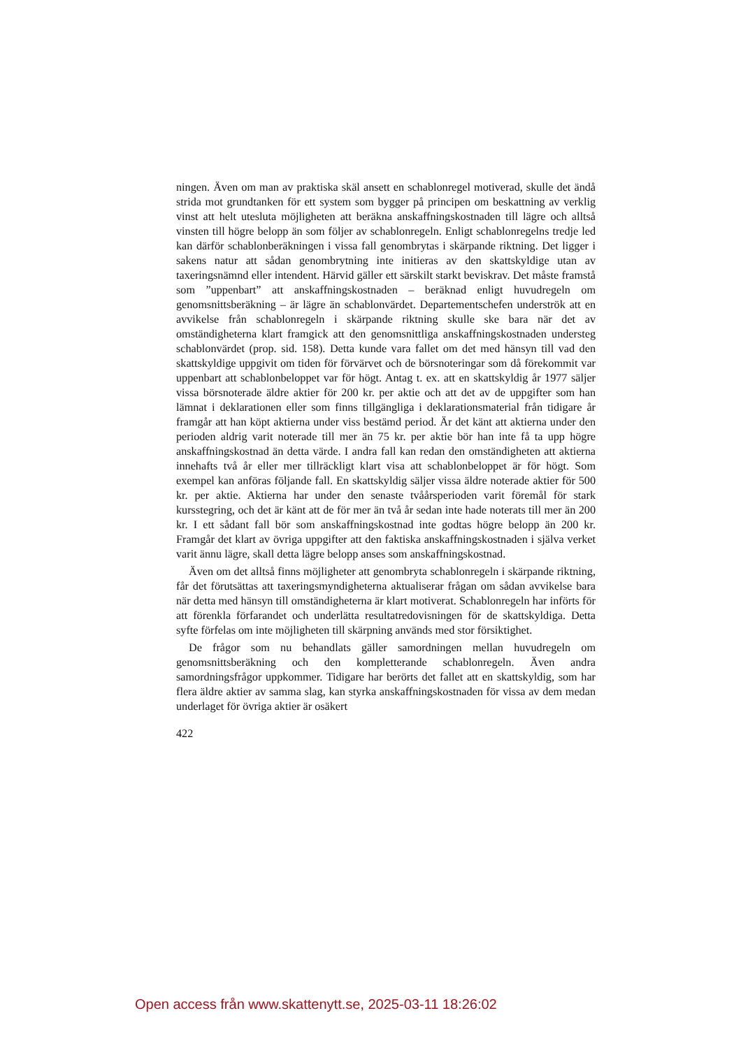ningen. Även om man av praktiska skäl ansett en schablonregel motiverad, skulle det ändå strida mot grundtanken för ett system som bygger på principen om beskattning av verklig vinst att helt utesluta möjligheten att beräkna anskaffningskostnaden till lägre och alltså vinsten till högre belopp än som följer av schablonregeln. Enligt schablonregelns tredje led kan därför schablonberäkningen i vissa fall genombrytas i skärpande riktning. Det ligger i sakens natur att sådan genombrytning inte initieras av den skattskyldige utan av taxeringsnämnd eller intendent. Härvid gäller ett särskilt starkt beviskrav. Det måste framstå som ”uppenbart” att anskaffningskostnaden – beräknad enligt huvudregeln om genomsnittsberäkning – är lägre än schablonvärdet. Departementschefen underströk att en avvikelse från schablonregeln i skärpande riktning skulle ske bara när det av omständigheterna klart framgick att den genomsnittliga anskaffningskostnaden understeg schablonvärdet (prop. sid. 158). Detta kunde vara fallet om det med hänsyn till vad den skattskyldige uppgivit om tiden för förvärvet och de börsnoteringar som då förekommit var uppenbart att schablonbeloppet var för högt. Antag t. ex. att en skattskyldig år 1977 säljer vissa börsnoterade äldre aktier för 200 kr. per aktie och att det av de uppgifter som han lämnat i deklarationen eller som finns tillgängliga i deklarationsmaterial från tidigare år framgår att han köpt aktierna under viss bestämd period. Är det känt att aktierna under den perioden aldrig varit noterade till mer än 75 kr. per aktie bör han inte få ta upp högre anskaffningskostnad än detta värde. I andra fall kan redan den omständigheten att aktierna innehafts två år eller mer tillräckligt klart visa att schablonbeloppet är för högt. Som exempel kan anföras följande fall. En skattskyldig säljer vissa äldre noterade aktier för 500 kr. per aktie. Aktierna har under den senaste tvåårsperioden varit föremål för stark kursstegring, och det är känt att de för mer än två år sedan inte hade noterats till mer än 200 kr. I ett sådant fall bör som anskaffningskostnad inte godtas högre belopp än 200 kr. Framgår det klart av övriga uppgifter att den faktiska anskaffningskostnaden i själva verket varit ännu lägre, skall detta lägre belopp anses som anskaffningskostnad.
Även om det alltså finns möjligheter att genombryta schablonregeln i skärpande riktning, får det förutsättas att taxeringsmyndigheterna aktualiserar frågan om sådan avvikelse bara när detta med hänsyn till omständigheterna är klart motiverat. Schablonregeln har införts för att förenkla förfarandet och underlätta resultatredovisningen för de skattskyldiga. Detta syfte förfelas om inte möjligheten till skärpning används med stor försiktighet.
De frågor som nu behandlats gäller samordningen mellan huvudregeln om genomsnittsberäkning och den kompletterande schablonregeln. Även andra samordningsfrågor uppkommer. Tidigare har berörts det fallet att en skattskyldig, som har flera äldre aktier av samma slag, kan styrka anskaffningskostnaden för vissa av dem medan underlaget för övriga aktier är osäkert
422
Open access från www.skattenytt.se, 2025-03-11 18:26:02